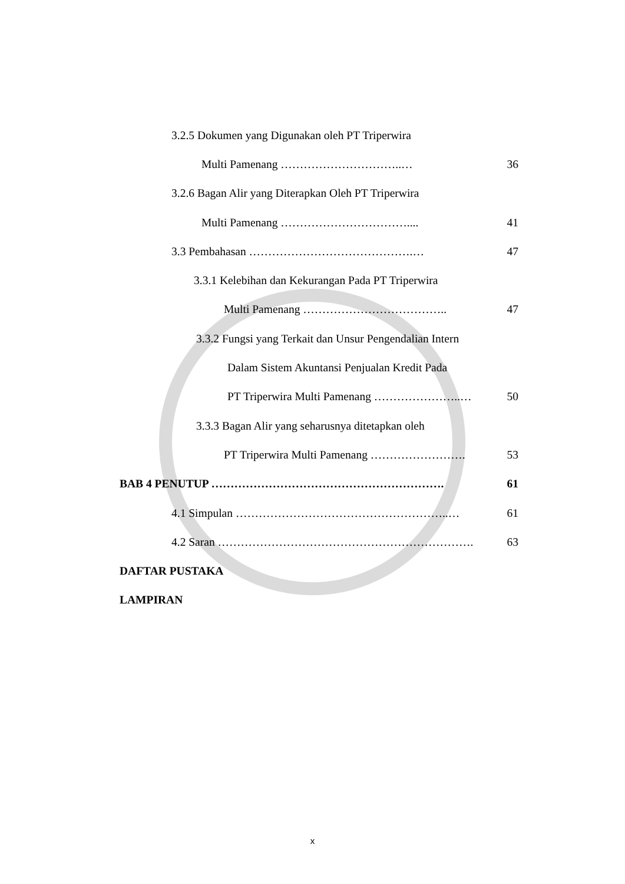3.2.5 Dokumen yang Digunakan oleh PT Triperwira
Multi Pamenang …………………………..… 36
3.2.6 Bagan Alir yang Diterapkan Oleh PT Triperwira
Multi Pamenang …………………………….... 41
3.3 Pembahasan …………………………………….… 47
3.3.1 Kelebihan dan Kekurangan Pada PT Triperwira
Multi Pamenang ……………………………….. 47
3.3.2 Fungsi yang Terkait dan Unsur Pengendalian Intern
Dalam Sistem Akuntansi Penjualan Kredit Pada
PT Triperwira Multi Pamenang …………………..… 50
3.3.3 Bagan Alir yang seharusnya ditetapkan oleh
PT Triperwira Multi Pamenang ……………………. 53
BAB 4 PENUTUP ……………………………………………………. 61
4.1 Simpulan ………………………………………………..… 61
4.2 Saran …………………………………………………………. 63
DAFTAR PUSTAKA
LAMPIRAN
x